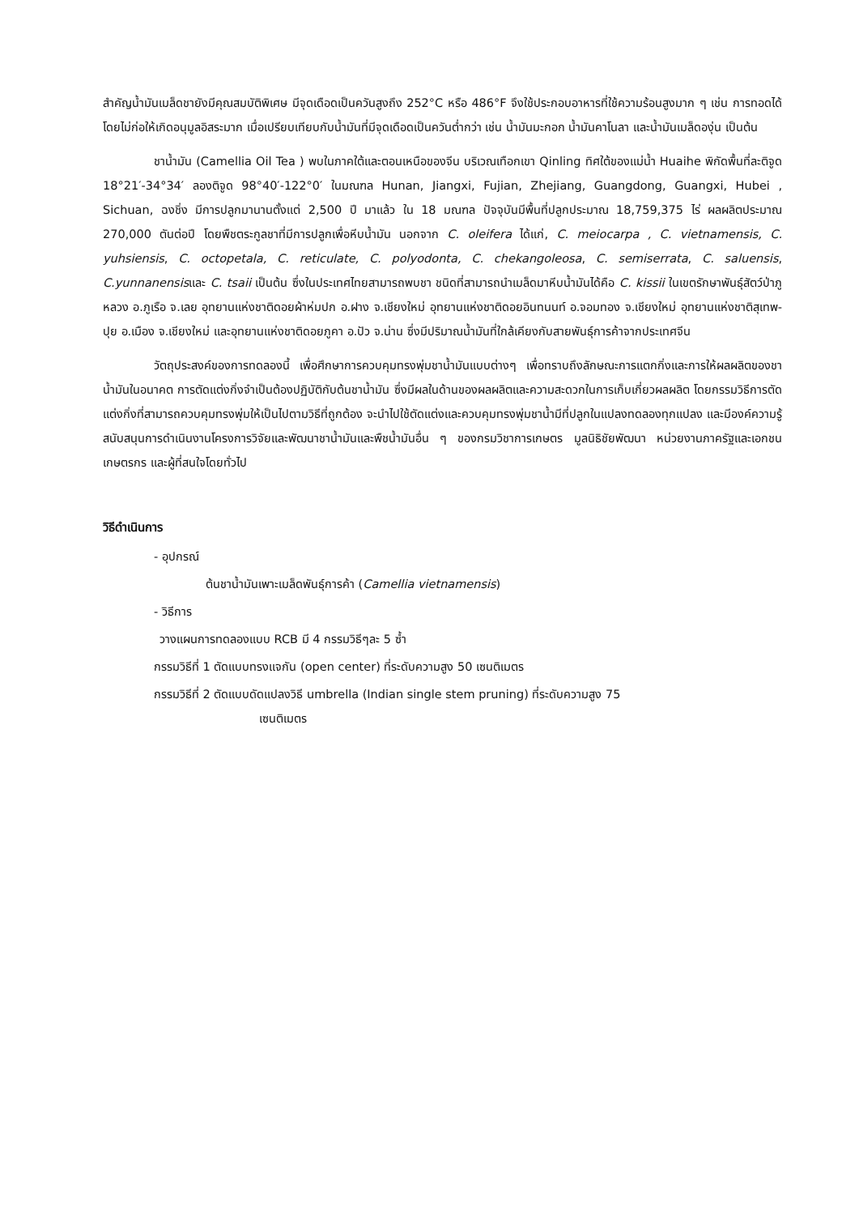สำคัญน้ำมันเมล็ดชายังมีคุณสมบัติพิเศษ มีจุดเดือดเป็นควันสูงถึง 252°C หรือ 486°F จึงใช้ประกอบอาหารที่ใช้ความร้อนสูงมาก ๆ เช่น การทอดได้โดยไม่ก่อให้เกิดอนุมูลอิสระมาก เมื่อเปรียบเทียบกับน้ำมันที่มีจุดเดือดเป็นควันต่ำกว่า เช่น น้ำมันมะกอก น้ำมันคาโนลา และน้ำมันเมล็ดองุ่น เป็นต้น
ชาน้ำมัน (Camellia Oil Tea ) พบในภาคใต้และตอนเหนือของจีน บริเวณเทือกเขา Qinling ทิศใต้ของแม่น้ำ Huaihe พิกัดพื้นที่ละติจูด 18°21′-34°34′ ลองติจูด 98°40′-122°0′ ในมณฑล Hunan, Jiangxi, Fujian, Zhejiang, Guangdong, Guangxi, Hubei , Sichuan, ฉงชิ่ง มีการปลูกมานานตั้งแต่ 2,500 ปี มาแล้ว ใน 18 มณฑล ปัจจุบันมีพื้นที่ปลูกประมาณ 18,759,375 ไร่ ผลผลิตประมาณ 270,000 ตันต่อปี โดยพืชตระกูลชาที่มีการปลูกเพื่อหีบน้ำมัน นอกจาก C. oleifera ได้แก่, C. meiocarpa , C. vietnamensis, C. yuhsiensis, C. octopetala, C. reticulate, C. polyodonta, C. chekangoleosa, C. semiserrata, C. saluensis, C.yunnanensisและ C. tsaii เป็นต้น ซึ่งในประเทศไทยสามารถพบชา ชนิดที่สามารถนำเมล็ดมาหีบน้ำมันได้คือ C. kissii ในเขตรักษาพันธุ์สัตว์ป่าภูหลวง อ.ภูเรือ จ.เลย อุทยานแห่งชาติดอยผ้าห่มปก อ.ฝาง จ.เชียงใหม่ อุทยานแห่งชาติดอยอินทนนท์ อ.จอมทอง จ.เชียงใหม่ อุทยานแห่งชาติสุเทพ-ปุย อ.เมือง จ.เชียงใหม่ และอุทยานแห่งชาติดอยภูคา อ.ปัว จ.น่าน ซึ่งมีปริมาณน้ำมันที่ใกล้เคียงกับสายพันธุ์การค้าจากประเทศจีน
วัตถุประสงค์ของการทดลองนี้ เพื่อศึกษาการควบคุมทรงพุ่มชาน้ำมันแบบต่างๆ เพื่อทราบถึงลักษณะการแตกกิ่งและการให้ผลผลิตของชาน้ำมันในอนาคต การตัดแต่งกิ่งจำเป็นต้องปฏิบัติกับต้นชาน้ำมัน ซึ่งมีผลในด้านของผลผลิตและความสะดวกในการเก็บเกี่ยวผลผลิต โดยกรรมวิธีการตัดแต่งกิ่งที่สามารถควบคุมทรงพุ่มให้เป็นไปตามวิธีที่ถูกต้อง จะนำไปใช้ตัดแต่งและควบคุมทรงพุ่มชาน้ำมีที่ปลูกในแปลงทดลองทุกแปลง และมีองค์ความรู้สนับสนุนการดำเนินงานโครงการวิจัยและพัฒนาชาน้ำมันและพืชน้ำมันอื่น ๆ ของกรมวิชาการเกษตร มูลนิธิชัยพัฒนา หน่วยงานภาครัฐและเอกชน เกษตรกร และผู้ที่สนใจโดยทั่วไป
วิธีดำเนินการ
- อุปกรณ์
ต้นชาน้ำมันเพาะเมล็ดพันธุ์การค้า (Camellia vietnamensis)
- วิธีการ
วางแผนการทดลองแบบ RCB มี 4 กรรมวิธีๆละ 5 ซ้ำ
กรรมวิธีที่ 1 ตัดแบบทรงแจกัน (open center) ที่ระดับความสูง 50 เซนติเมตร
กรรมวิธีที่ 2 ตัดแบบดัดแปลงวิธี umbrella (Indian single stem pruning) ที่ระดับความสูง 75
เซนติเมตร